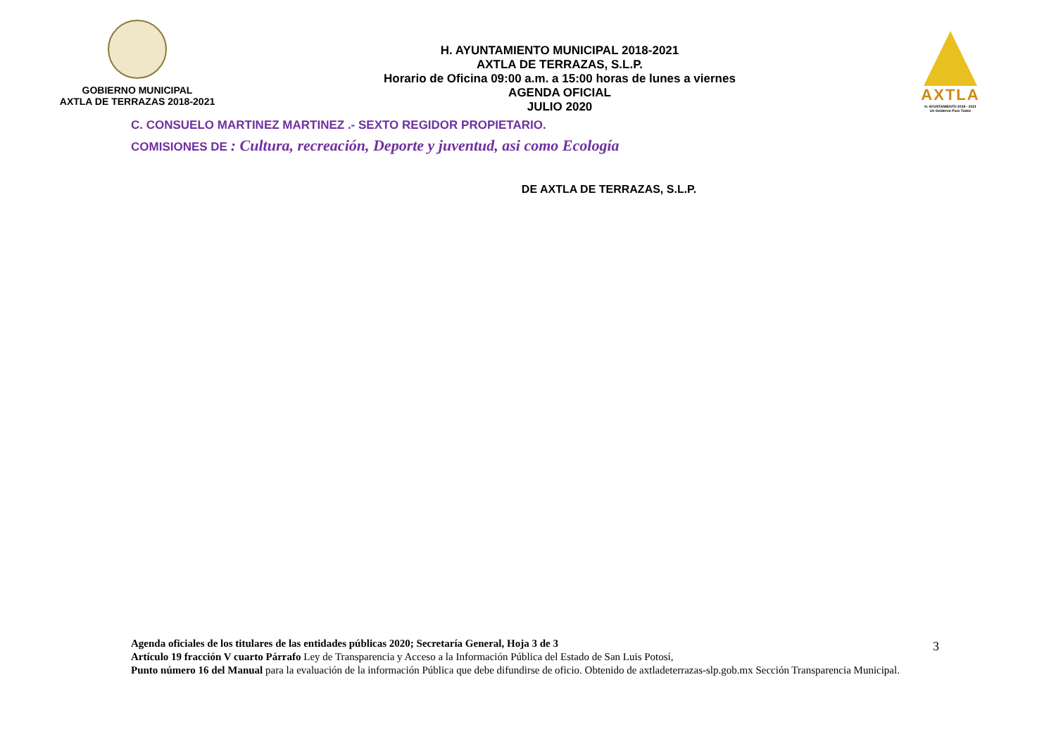GOBIERNO MUNICIPAL
AXTLA DE TERRAZAS 2018-2021
H. AYUNTAMIENTO MUNICIPAL 2018-2021
AXTLA DE TERRAZAS, S.L.P.
Horario de Oficina 09:00 a.m. a 15:00 horas de lunes a viernes
AGENDA OFICIAL
JULIO 2020
AXTLA
H. AYUNTAMIENTO 2018 - 2021
Un Gobierno Para Todos
C. CONSUELO MARTINEZ MARTINEZ .- SEXTO REGIDOR PROPIETARIO.
COMISIONES DE : Cultura, recreación, Deporte y juventud, asi como Ecología
DE AXTLA DE TERRAZAS, S.L.P.
Agenda oficiales de los titulares de las entidades públicas 2020; Secretaría General, Hoja 3 de 3
Artículo 19 fracción V cuarto Párrafo Ley de Transparencia y Acceso a la Información Pública del Estado de San Luis Potosí,
Punto número 16 del Manual para la evaluación de la información Pública que debe difundirse de oficio. Obtenido de axtladeterrazas-slp.gob.mx Sección Transparencia Municipal.
3